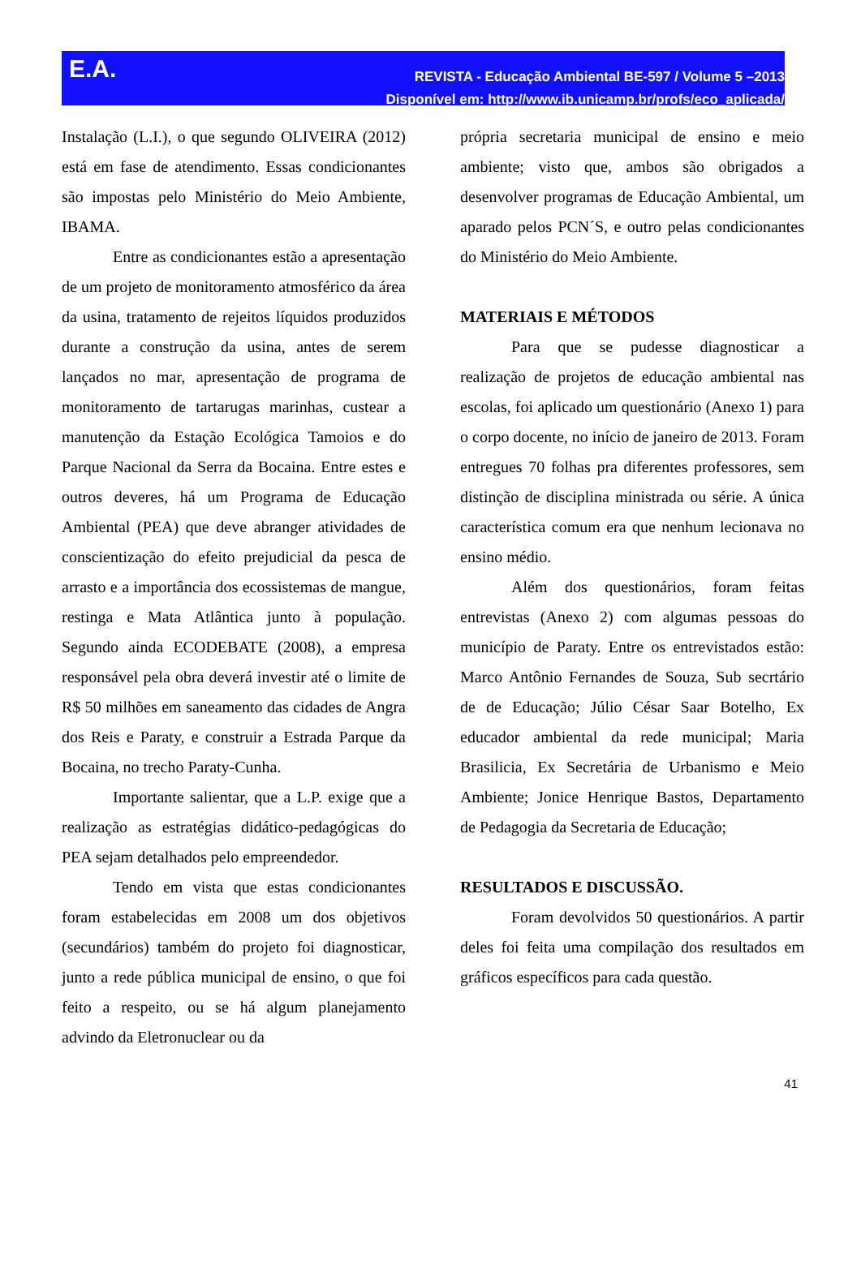E.A.
REVISTA - Educação Ambiental BE-597 / Volume 5 –2013
Disponível em: http://www.ib.unicamp.br/profs/eco_aplicada/
Instalação (L.I.), o que segundo OLIVEIRA (2012) está em fase de atendimento. Essas condicionantes são impostas pelo Ministério do Meio Ambiente, IBAMA.
Entre as condicionantes estão a apresentação de um projeto de monitoramento atmosférico da área da usina, tratamento de rejeitos líquidos produzidos durante a construção da usina, antes de serem lançados no mar, apresentação de programa de monitoramento de tartarugas marinhas, custear a manutenção da Estação Ecológica Tamoios e do Parque Nacional da Serra da Bocaina. Entre estes e outros deveres, há um Programa de Educação Ambiental (PEA) que deve abranger atividades de conscientização do efeito prejudicial da pesca de arrasto e a importância dos ecossistemas de mangue, restinga e Mata Atlântica junto à população. Segundo ainda ECODEBATE (2008), a empresa responsável pela obra deverá investir até o limite de R$ 50 milhões em saneamento das cidades de Angra dos Reis e Paraty, e construir a Estrada Parque da Bocaina, no trecho Paraty-Cunha.
Importante salientar, que a L.P. exige que a realização as estratégias didático-pedagógicas do PEA sejam detalhados pelo empreendedor.
Tendo em vista que estas condicionantes foram estabelecidas em 2008 um dos objetivos (secundários) também do projeto foi diagnosticar, junto a rede pública municipal de ensino, o que foi feito a respeito, ou se há algum planejamento advindo da Eletronuclear ou da
própria secretaria municipal de ensino e meio ambiente; visto que, ambos são obrigados a desenvolver programas de Educação Ambiental, um aparado pelos PCN´S, e outro pelas condicionantes do Ministério do Meio Ambiente.
MATERIAIS E MÉTODOS
Para que se pudesse diagnosticar a realização de projetos de educação ambiental nas escolas, foi aplicado um questionário (Anexo 1) para o corpo docente, no início de janeiro de 2013. Foram entregues 70 folhas pra diferentes professores, sem distinção de disciplina ministrada ou série. A única característica comum era que nenhum lecionava no ensino médio.
Além dos questionários, foram feitas entrevistas (Anexo 2) com algumas pessoas do município de Paraty. Entre os entrevistados estão: Marco Antônio Fernandes de Souza, Sub secrtário de de Educação; Júlio César Saar Botelho, Ex educador ambiental da rede municipal; Maria Brasilicia, Ex Secretária de Urbanismo e Meio Ambiente; Jonice Henrique Bastos, Departamento de Pedagogia da Secretaria de Educação;
RESULTADOS E DISCUSSÃO.
Foram devolvidos 50 questionários. A partir deles foi feita uma compilação dos resultados em gráficos específicos para cada questão.
41